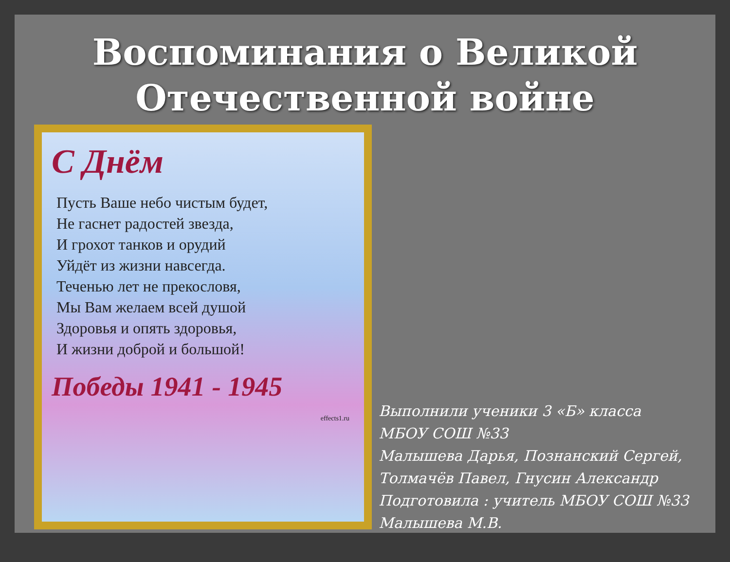Воспоминания о Великой
Отечественной войне
С Днём
Пусть Ваше небо чистым будет,
Не гаснет радостей звезда,
И грохот танков и орудий
Уйдёт из жизни навсегда.
Теченью лет не прекословя,
Мы Вам желаем всей душой
Здоровья и опять здоровья,
И жизни доброй и большой!
Победы 1941 - 1945
effects1.ru
Выполнили ученики 3 «Б» класса
МБОУ СОШ №33
Малышева Дарья, Познанский Сергей,
Толмачёв Павел, Гнусин Александр
Подготовила : учитель МБОУ СОШ №33
Малышева М.В.